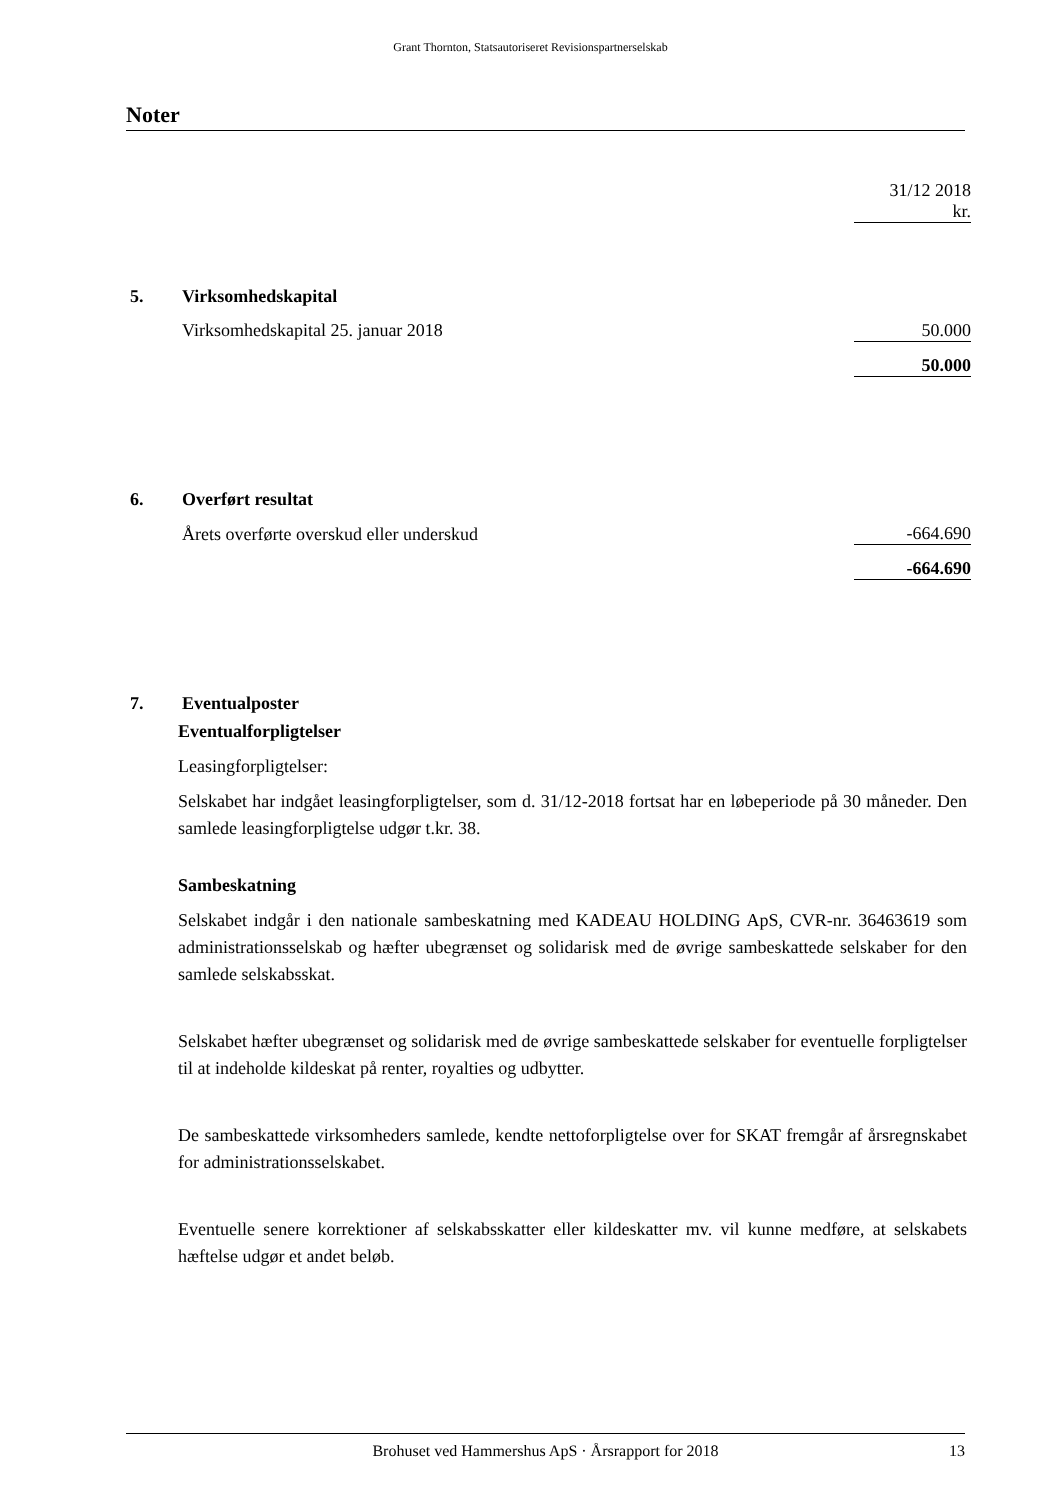Grant Thornton, Statsautoriseret Revisionspartnerselskab
Noter
| | | 31/12 2018 kr. |
| 5. | Virksomhedskapital | |
| | Virksomhedskapital 25. januar 2018 | 50.000 |
| | | 50.000 |
| 6. | Overført resultat | |
| | Årets overførte overskud eller underskud | -664.690 |
| | | -664.690 |
| 7. | Eventualposter | |
Eventualforpligtelser
Leasingforpligtelser:
Selskabet har indgået leasingforpligtelser, som d. 31/12-2018 fortsat har en løbeperiode på 30 måneder. Den samlede leasingforpligtelse udgør t.kr. 38.
Sambeskatning
Selskabet indgår i den nationale sambeskatning med KADEAU HOLDING ApS, CVR-nr. 36463619 som administrationsselskab og hæfter ubegrænset og solidarisk med de øvrige sambe­skattede selskaber for den samlede selskabsskat.
Selskabet hæfter ubegrænset og solidarisk med de øvrige sambeskattede selskaber for eventuelle forpligtelser til at indeholde kildeskat på renter, royalties og udbytter.
De sambeskattede virksomheders samlede, kendte nettoforpligtelse over for SKAT fremgår af års­regnskabet for administrationsselskabet.
Eventuelle senere korrektioner af selskabsskatter eller kildeskatter mv. vil kunne medføre, at sel­skabets hæftelse udgør et andet beløb.
Brohuset ved Hammershus ApS · Årsrapport for 2018 13